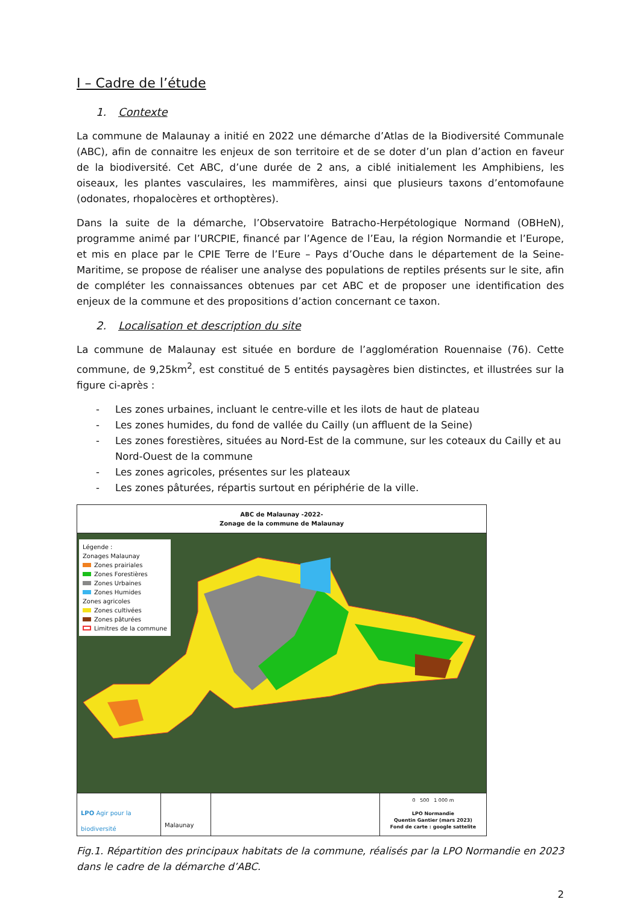I – Cadre de l’étude
1. Contexte
La commune de Malaunay a initié en 2022 une démarche d’Atlas de la Biodiversité Communale (ABC), afin de connaitre les enjeux de son territoire et de se doter d’un plan d’action en faveur de la biodiversité. Cet ABC, d’une durée de 2 ans, a ciblé initialement les Amphibiens, les oiseaux, les plantes vasculaires, les mammifères, ainsi que plusieurs taxons d’entomofaune (odonates, rhopalocères et orthoptères).
Dans la suite de la démarche, l’Observatoire Batracho-Herpétologique Normand (OBHeN), programme animé par l’URCPIE, financé par l’Agence de l’Eau, la région Normandie et l’Europe, et mis en place par le CPIE Terre de l’Eure – Pays d’Ouche dans le département de la Seine-Maritime, se propose de réaliser une analyse des populations de reptiles présents sur le site, afin de compléter les connaissances obtenues par cet ABC et de proposer une identification des enjeux de la commune et des propositions d’action concernant ce taxon.
2. Localisation et description du site
La commune de Malaunay est située en bordure de l’agglomération Rouennaise (76). Cette commune, de 9,25km<sup>2</sup>, est constitué de 5 entités paysagères bien distinctes, et illustrées sur la figure ci-après :
- Les zones urbaines, incluant le centre-ville et les ilots de haut de plateau
- Les zones humides, du fond de vallée du Cailly (un affluent de la Seine)
- Les zones forestières, situées au Nord-Est de la commune, sur les coteaux du Cailly et au Nord-Ouest de la commune
- Les zones agricoles, présentes sur les plateaux
- Les zones pâturées, répartis surtout en périphérie de la ville.
ABC de Malaunay -2022-
Zonage de la commune de Malaunay
Légende :
Zonages Malaunay
Zones prairiales
Zones Forestières
Zones Urbaines
Zones Humides
Zones agricoles
Zones cultivées
Zones pâturées
Limitres de la commune
LPO Agir pour la biodiversité
Malaunay
0 500 1 000 m
LPO Normandie
Quentin Gantier (mars 2023)
Fond de carte : google sattelite
Fig.1. Répartition des principaux habitats de la commune, réalisés par la LPO Normandie en 2023 dans le cadre de la démarche d’ABC.
2